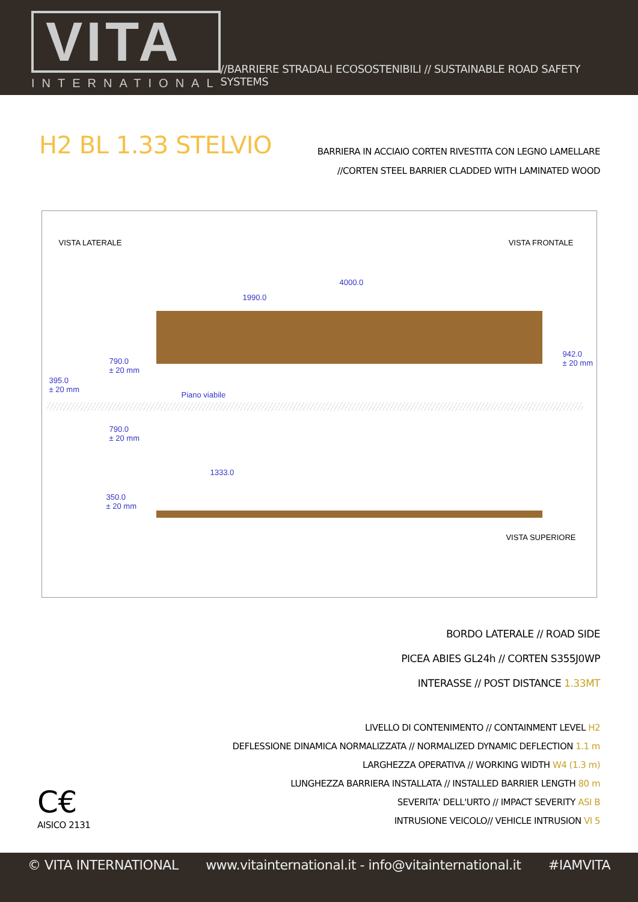VITA
INTERNATIONAL
//BARRIERE STRADALI ECOSOSTENIBILI // SUSTAINABLE ROAD SAFETY SYSTEMS
H2 BL 1.33 STELVIO
BARRIERA IN ACCIAIO CORTEN RIVESTITA CON LEGNO LAMELLARE
//CORTEN STEEL BARRIER CLADDED WITH LAMINATED WOOD
VISTA LATERALE VISTA FRONTALE
4000.0
1990.0
790.0
± 20 mm
942.0
± 20 mm
395.0
± 20 mm
Piano viabile
790.0
± 20 mm
1333.0
350.0
± 20 mm
VISTA SUPERIORE
BORDO LATERALE // ROAD SIDE
PICEA ABIES GL24h // CORTEN S355J0WP
INTERASSE // POST DISTANCE 1.33MT
C€
AISICO 2131
LIVELLO DI CONTENIMENTO // CONTAINMENT LEVEL H2
DEFLESSIONE DINAMICA NORMALIZZATA // NORMALIZED DYNAMIC DEFLECTION 1.1 m
LARGHEZZA OPERATIVA // WORKING WIDTH W4 (1.3 m)
LUNGHEZZA BARRIERA INSTALLATA // INSTALLED BARRIER LENGTH 80 m
SEVERITA' DELL'URTO // IMPACT SEVERITY ASI B
INTRUSIONE VEICOLO// VEHICLE INTRUSION VI 5
© VITA INTERNATIONAL www.vitainternational.it - info@vitainternational.it #IAMVITA